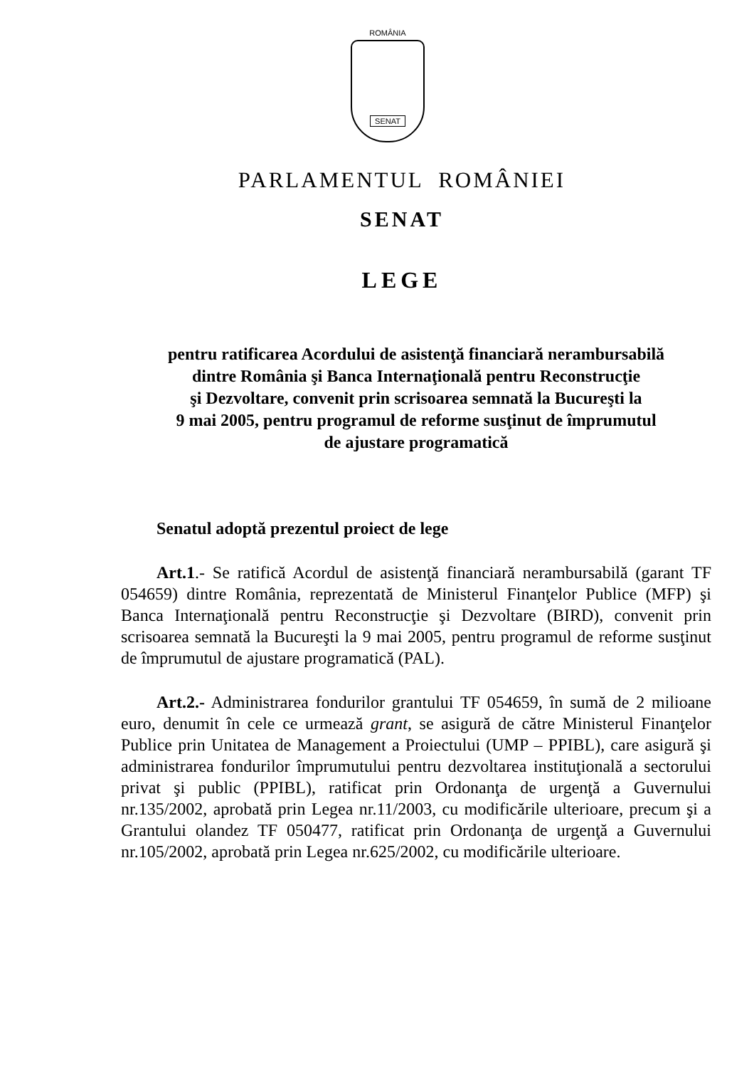ROMÂNIA
SENAT
PARLAMENTUL ROMÂNIEI
SENAT
LEGE
pentru ratificarea Acordului de asistenţă financiară nerambursabilă
dintre România şi Banca Internaţională pentru Reconstrucţie
şi Dezvoltare, convenit prin scrisoarea semnată la Bucureşti la
9 mai 2005, pentru programul de reforme susţinut de împrumutul
de ajustare programatică
Senatul adoptă prezentul proiect de lege
Art.1.- Se ratifică Acordul de asistenţă financiară nerambursabilă (garant TF 054659) dintre România, reprezentată de Ministerul Finanţelor Publice (MFP) şi Banca Internaţională pentru Reconstrucţie şi Dezvoltare (BIRD), convenit prin scrisoarea semnată la Bucureşti la 9 mai 2005, pentru programul de reforme susţinut de împrumutul de ajustare programatică (PAL).
Art.2.- Administrarea fondurilor grantului TF 054659, în sumă de 2 milioane euro, denumit în cele ce urmează grant, se asigură de către Ministerul Finanţelor Publice prin Unitatea de Management a Proiectului (UMP – PPIBL), care asigură şi administrarea fondurilor împrumutului pentru dezvoltarea instituţională a sectorului privat şi public (PPIBL), ratificat prin Ordonanţa de urgenţă a Guvernului nr.135/2002, aprobată prin Legea nr.11/2003, cu modificările ulterioare, precum şi a Grantului olandez TF 050477, ratificat prin Ordonanţa de urgenţă a Guvernului nr.105/2002, aprobată prin Legea nr.625/2002, cu modificările ulterioare.